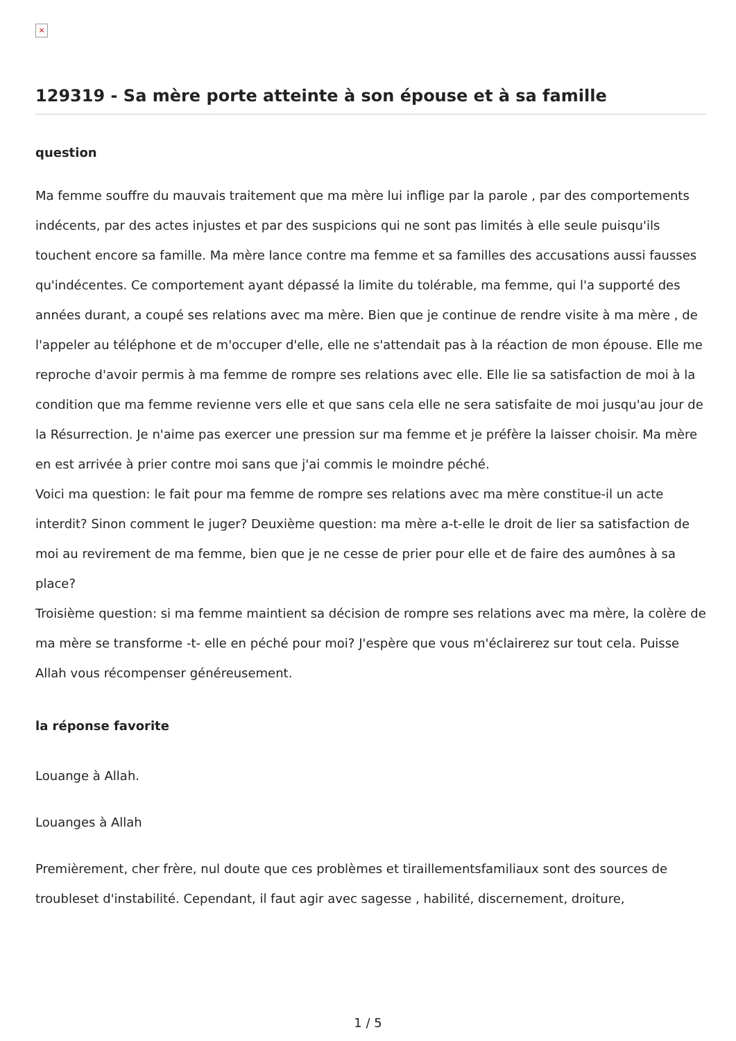×
129319 - Sa mère porte atteinte à son épouse et à sa famille
question
Ma femme souffre du mauvais traitement que ma mère lui inflige par la parole , par des comportements indécents, par des actes injustes et par des suspicions qui ne sont pas limités à elle seule puisqu'ils touchent encore sa famille. Ma mère lance contre ma femme et sa familles des accusations aussi fausses qu'indécentes. Ce comportement ayant dépassé la limite du tolérable, ma femme, qui l'a supporté des années durant, a coupé ses relations avec ma mère. Bien que je continue de rendre visite à ma mère , de l'appeler au téléphone et de m'occuper d'elle, elle ne s'attendait pas à la réaction de mon épouse. Elle me reproche d'avoir permis à ma femme de rompre ses relations avec elle. Elle lie sa satisfaction de moi à la condition que ma femme revienne vers elle et que sans cela elle ne sera satisfaite de moi jusqu'au jour de la Résurrection. Je n'aime pas exercer une pression sur ma femme et je préfère la laisser choisir. Ma mère en est arrivée à prier contre moi sans que j'ai commis le moindre péché.
Voici ma question: le fait pour ma femme de rompre ses relations avec ma mère constitue-il un acte interdit? Sinon comment le juger? Deuxième question: ma mère a-t-elle le droit de lier sa satisfaction de moi au revirement de ma femme, bien que je ne cesse de prier pour elle et de faire des aumônes à sa place?
Troisième question: si ma femme maintient sa décision de rompre ses relations avec ma mère, la colère de ma mère se transforme -t- elle en péché pour moi? J'espère que vous m'éclairerez sur tout cela. Puisse Allah vous récompenser généreusement.
la réponse favorite
Louange à Allah.
Louanges à Allah
Premièrement, cher frère, nul doute que ces problèmes et tiraillementsfamiliaux sont des sources de troubleset d'instabilité. Cependant, il faut agir avec sagesse , habilité, discernement, droiture,
1 / 5